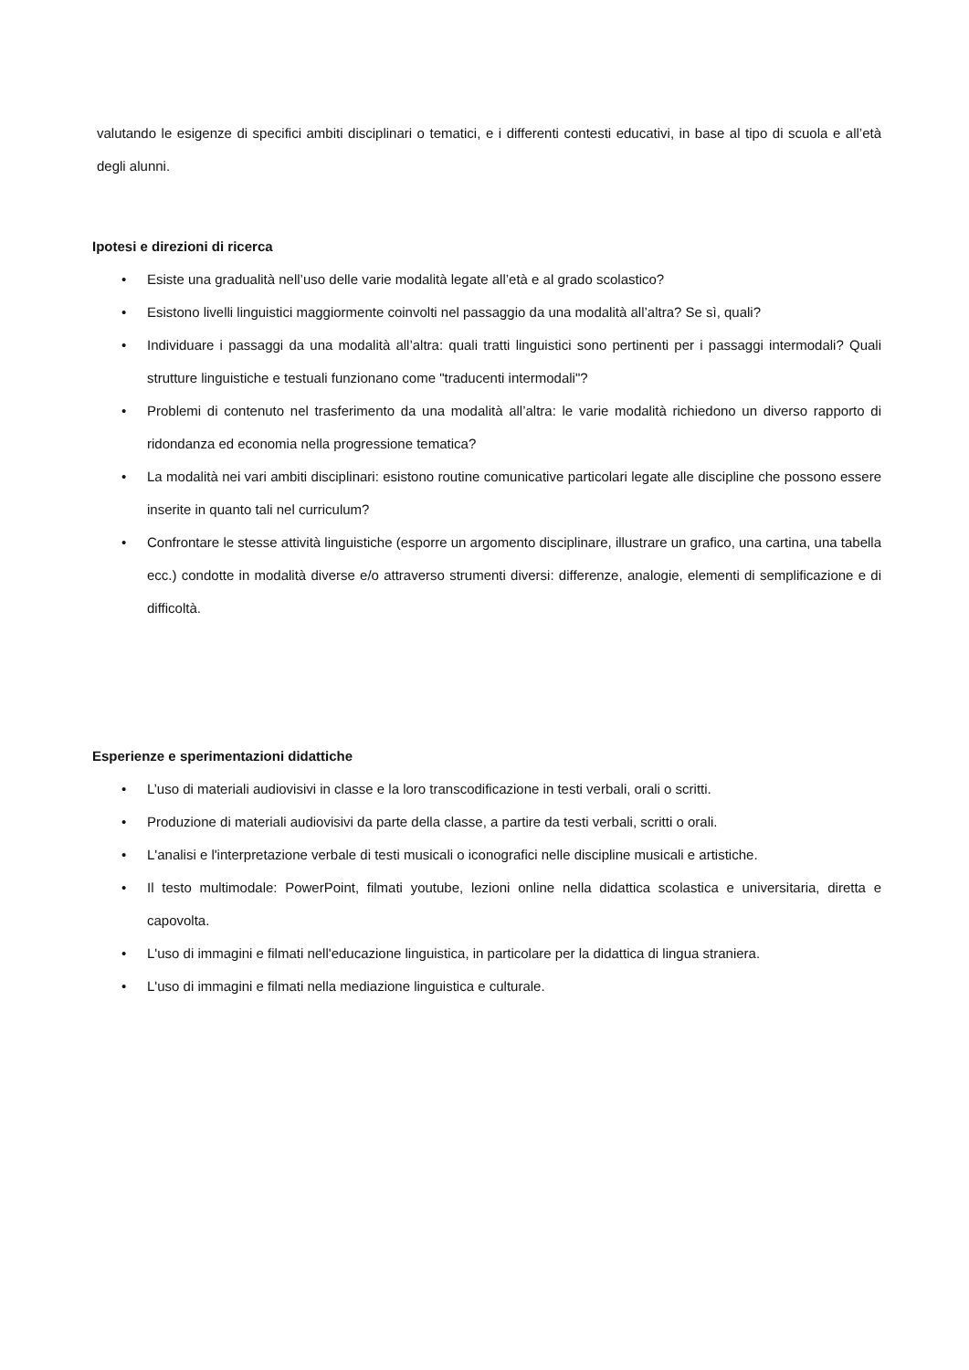valutando le esigenze di specifici ambiti disciplinari o tematici, e i differenti contesti educativi, in base al tipo di scuola e all’età degli alunni.
Ipotesi e direzioni di ricerca
• Esiste una gradualità nell’uso delle varie modalità legate all’età e al grado scolastico?
• Esistono livelli linguistici maggiormente coinvolti nel passaggio da una modalità all’altra? Se sì, quali?
• Individuare i passaggi da una modalità all’altra: quali tratti linguistici sono pertinenti per i passaggi intermodali? Quali strutture linguistiche e testuali funzionano come "traducenti intermodali"?
• Problemi di contenuto nel trasferimento da una modalità all’altra: le varie modalità richiedono un diverso rapporto di ridondanza ed economia nella progressione tematica?
• La modalità nei vari ambiti disciplinari: esistono routine comunicative particolari legate alle discipline che possono essere inserite in quanto tali nel curriculum?
• Confrontare le stesse attività linguistiche (esporre un argomento disciplinare, illustrare un grafico, una cartina, una tabella ecc.) condotte in modalità diverse e/o attraverso strumenti diversi: differenze, analogie, elementi di semplificazione e di difficoltà.
Esperienze e sperimentazioni didattiche
• L’uso di materiali audiovisivi in classe e la loro transcodificazione in testi verbali, orali o scritti.
• Produzione di materiali audiovisivi da parte della classe, a partire da testi verbali, scritti o orali.
• L'analisi e l'interpretazione verbale di testi musicali o iconografici nelle discipline musicali e artistiche.
• Il testo multimodale: PowerPoint, filmati youtube, lezioni online nella didattica scolastica e universitaria, diretta e capovolta.
• L'uso di immagini e filmati nell'educazione linguistica, in particolare per la didattica di lingua straniera.
• L'uso di immagini e filmati nella mediazione linguistica e culturale.